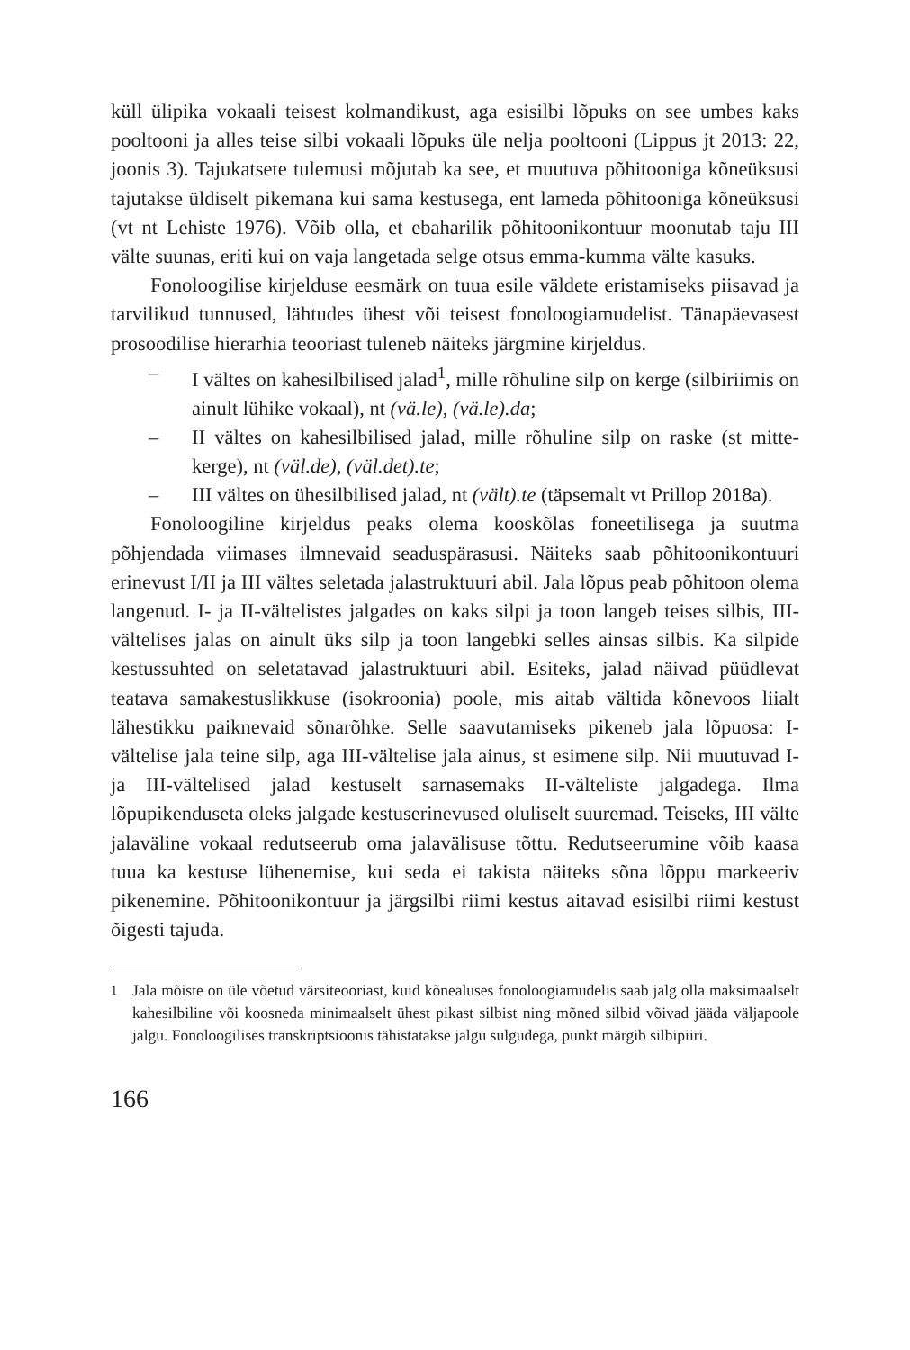küll ülipika vokaali teisest kolmandikust, aga esisilbi lõpuks on see umbes kaks pooltooni ja alles teise silbi vokaali lõpuks üle nelja pooltooni (Lippus jt 2013: 22, joonis 3). Tajukatsete tulemusi mõjutab ka see, et muutuva põhitooniga kõneüksusi tajutakse üldiselt pikemana kui sama kestusega, ent lameda põhitooniga kõneüksusi (vt nt Lehiste 1976). Võib olla, et ebaharilik põhitoonikontuur moonutab taju III välte suunas, eriti kui on vaja langetada selge otsus emma-kumma välte kasuks.
Fonoloogilise kirjelduse eesmärk on tuua esile väldete eristamiseks piisavad ja tarvilikud tunnused, lähtudes ühest või teisest fonoloogiamudelist. Tänapäevasest prosoodilise hierarhia teooriast tuleneb näiteks järgmine kirjeldus.
– I vältes on kahesilbilised jalad<sup>1</sup>, mille rõhuline silp on kerge (silbiriimis on ainult lühike vokaal), nt (vä.le), (vä.le).da;
– II vältes on kahesilbilised jalad, mille rõhuline silp on raske (st mitte-kerge), nt (väl.de), (väl.det).te;
– III vältes on ühesilbilised jalad, nt (vält).te (täpsemalt vt Prillop 2018a).
Fonoloogiline kirjeldus peaks olema kooskõlas foneetilisega ja suutma põhjendada viimases ilmnevaid seaduspärasusi. Näiteks saab põhitoonikontuuri erinevust I/II ja III vältes seletada jalastruktuuri abil. Jala lõpus peab põhitoon olema langenud. I- ja II-vältelistes jalgades on kaks silpi ja toon langeb teises silbis, III-vältelises jalas on ainult üks silp ja toon langebki selles ainsas silbis. Ka silpide kestussuhted on seletatavad jalastruktuuri abil. Esiteks, jalad näivad püüdlevat teatava samakestuslikkuse (isokroonia) poole, mis aitab vältida kõnevoos liialt lähestikku paiknevaid sõnarõhke. Selle saavutamiseks pikeneb jala lõpuosa: I-vältelise jala teine silp, aga III-vältelise jala ainus, st esimene silp. Nii muutuvad I- ja III-vältelised jalad kestuselt sarnasemaks II-välteliste jalgadega. Ilma lõpupikenduseta oleks jalgade kestuserinevused oluliselt suuremad. Teiseks, III välte jalaväline vokaal redutseerub oma jalavälisuse tõttu. Redutseerumine võib kaasa tuua ka kestuse lühenemise, kui seda ei takista näiteks sõna lõppu markeeriv pikenemine. Põhitoonikontuur ja järgsilbi riimi kestus aitavad esisilbi riimi kestust õigesti tajuda.
<sup>1</sup> Jala mõiste on üle võetud värsiteooriast, kuid kõnealuses fonoloogiamudelis saab jalg olla maksimaalselt kahesilbiline või koosneda minimaalselt ühest pikast silbist ning mõned silbid võivad jääda väljapoole jalgu. Fonoloogilises transkriptsioonis tähistatakse jalgu sulgudega, punkt märgib silbipiiri.
166